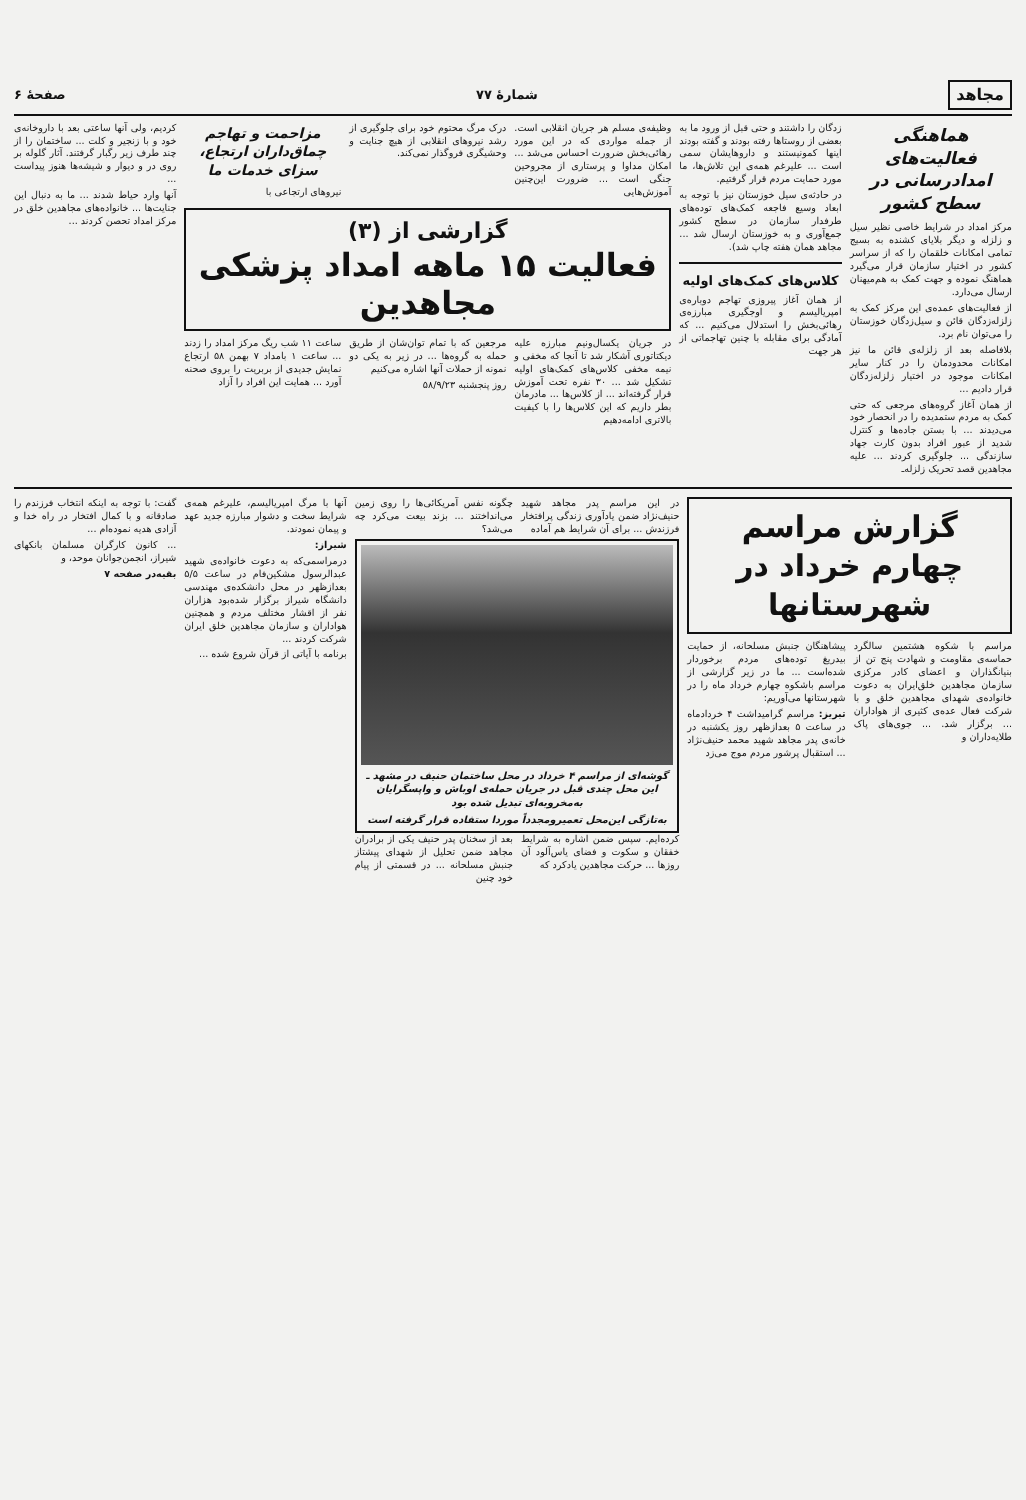مجاهد شمارهٔ ۷۷ صفحهٔ ۶
هماهنگی فعالیت‌های امدادرسانی در سطح کشور
مرکز امداد در شرایط خاصی نظیر سیل و زلزله و دیگر بلایای کشنده به بسیج تمامی امکانات خلقمان را که از سراسر کشور در اختیار سازمان قرار می‌گیرد هماهنگ نموده و جهت کمک به هم‌میهنان ارسال می‌دارد.
از فعالیت‌های عمده‌ی این مرکز کمک به زلزله‌زدگان قائن و سیل‌زدگان خوزستان را می‌توان نام برد.
بلافاصله بعد از زلزله‌ی قائن ما نیز امکانات محدودمان را در کنار سایر امکانات موجود در اختیار زلزله‌زدگان قرار دادیم ...
از همان آغاز گروه‌های مرجعی که حتی کمک به مردم ستمدیده را در انحصار خود می‌دیدند ... با بستن جاده‌ها و کنترل شدید از عبور افراد بدون کارت جهاد سازندگی ... جلوگیری کردند ... علیه مجاهدین قصد تحریک زلزله‌ـ
زدگان را داشتند و حتی قبل از ورود ما به بعضی از روستاها رفته بودند و گفته بودند اینها کمونیستند و داروهایشان سمی است ... علیرغم همه‌ی این تلاش‌ها، ما مورد حمایت مردم قرار گرفتیم.
در حادثه‌ی سیل خوزستان نیز با توجه به ابعاد وسیع فاجعه کمک‌های توده‌های طرفدار سازمان در سطح کشور جمع‌آوری و به خوزستان ارسال شد ... مجاهد همان هفته چاپ شد).
کلاس‌های کمک‌های اولیه
از همان آغاز پیروزی تهاجم دوباره‌ی امپریالیسم و اوجگیری مبارزه‌ی رهائی‌بخش را استدلال می‌کنیم ... که آمادگی برای مقابله با چنین تهاجماتی از هر جهت
وظیفه‌ی مسلم هر جریان انقلابی است. از جمله مواردی که در این مورد رهائی‌بخش ضرورت احساس می‌شد ... امکان مداوا و پرستاری از مجروحین جنگی است ... ضرورت این‌چنین آموزش‌هایی
درک مرگ محتوم خود برای جلوگیری از رشد نیروهای انقلابی از هیچ جنایت و وحشیگری فروگذار نمی‌کند.
مزاحمت و تهاجم چماق‌داران ارتجاع، سزای خدمات ما
نیروهای ارتجاعی با
گزارشی از (۳)
فعالیت ۱۵ ماهه امداد پزشکی مجاهدین
در جریان یکسال‌ونیم مبارزه علیه دیکتاتوری آشکار شد تا آنجا که مخفی و نیمه مخفی کلاس‌های کمک‌های اولیه تشکیل شد ... ۳۰ نفره تحت آموزش قرار گرفته‌اند ... از کلاس‌ها ... مادرمان بطر داریم که این کلاس‌ها را با کیفیت بالاتری ادامه‌دهیم
مرجعین که با تمام توان‌شان از طریق حمله به گروه‌ها ... در زیر به یکی دو نمونه از حملات آنها اشاره می‌کنیم
روز پنجشنبه ۵۸/۹/۲۳
ساعت ۱۱ شب ریگ مرکز امداد را زدند ... ساعت ۱ بامداد ۷ بهمن ۵۸ ارتجاع نمایش جدیدی از بربریت را بروی صحنه آورد ... همایت این افراد را آزاد
کردیم، ولی آنها ساعتی بعد با داروخانه‌ی خود و با زنجیر و کلت ... ساختمان را از چند طرف زیر رگبار گرفتند. آثار گلوله بر روی در و دیوار و شیشه‌ها هنوز پیداست ...
آنها وارد حیاط شدند ... ما به دنبال این جنایت‌ها ... خانواده‌های مجاهدین خلق در مرکز امداد تحصن کردند ...
گزارش مراسم چهارم خرداد در شهرستانها
مراسم با شکوه هشتمین سالگرد حماسه‌ی مقاومت و شهادت پنج تن از بنیانگذاران و اعضای کادر مرکزی سازمان مجاهدین خلق‌ایران به دعوت خانواده‌ی شهدای مجاهدین خلق و با شرکت فعال عده‌ی کثیری از هواداران ... برگزار شد. ... جوی‌های پاک طلایه‌داران و
پیشاهنگان جنبش مسلحانه، از حمایت بیدریغ توده‌های مردم برخوردار شده‌است ... ما در زیر گزارشی از مراسم باشکوه چهارم خرداد ماه را در شهرستانها می‌آوریم:
تبریز: مراسم گرامیداشت ۴ خردادماه در ساعت ۵ بعدازظهر روز یکشنبه در خانه‌ی پدر مجاهد شهید محمد حنیف‌نژاد ... استقبال پرشور مردم موج می‌زد
در این مراسم پدر مجاهد شهید حنیف‌نژاد ضمن یادآوری زندگی پرافتخار فرزندش ... برای آن شرایط هم آماده
چگونه نفس آمریکائی‌ها را روی زمین می‌انداختند ... بزند بیعت می‌کرد چه می‌شد؟
گوشه‌ای از مراسم ۴ خرداد در محل ساختمان حنیف در مشهد ـ این محل چندی قبل در جریان حمله‌ی اوباش و واپسگرایان به‌مخروبه‌ای تبدیل شده بود
به‌تازگی این‌محل تعمیرومجدداً موردا ستفاده قرار گرفته است
کرده‌ایم. سپس ضمن اشاره به شرایط خفقان و سکوت و فضای یاس‌آلود آن روزها ... حرکت مجاهدین یادکرد که
بعد از سخنان پدر حنیف یکی از برادران مجاهد ضمن تحلیل از شهدای پیشتاز جنبش مسلحانه ... در قسمتی از پیام خود چنین
آنها با مرگ امپریالیسم، علیرغم همه‌ی شرایط سخت و دشوار مبارزه جدید عهد و پیمان نمودند.
شیراز:
درمراسمی‌که به دعوت خانواده‌ی شهید عبدالرسول مشکین‌فام در ساعت ۵/۵ بعدازظهر در محل دانشکده‌ی مهندسی دانشگاه شیراز برگزار شده‌بود هزاران نفر از اقشار مختلف مردم و همچنین هواداران و سازمان مجاهدین خلق ایران شرکت کردند ...
برنامه با آیاتی از قرآن شروع شده ...
گفت: با توجه به اینکه انتخاب فرزندم را صادقانه و با کمال افتخار در راه خدا و آزادی هدیه نموده‌ام ...
... کانون کارگران مسلمان بانکهای شیراز، انجمن‌جوانان موحد، و
بقیه‌در صفحه ۷